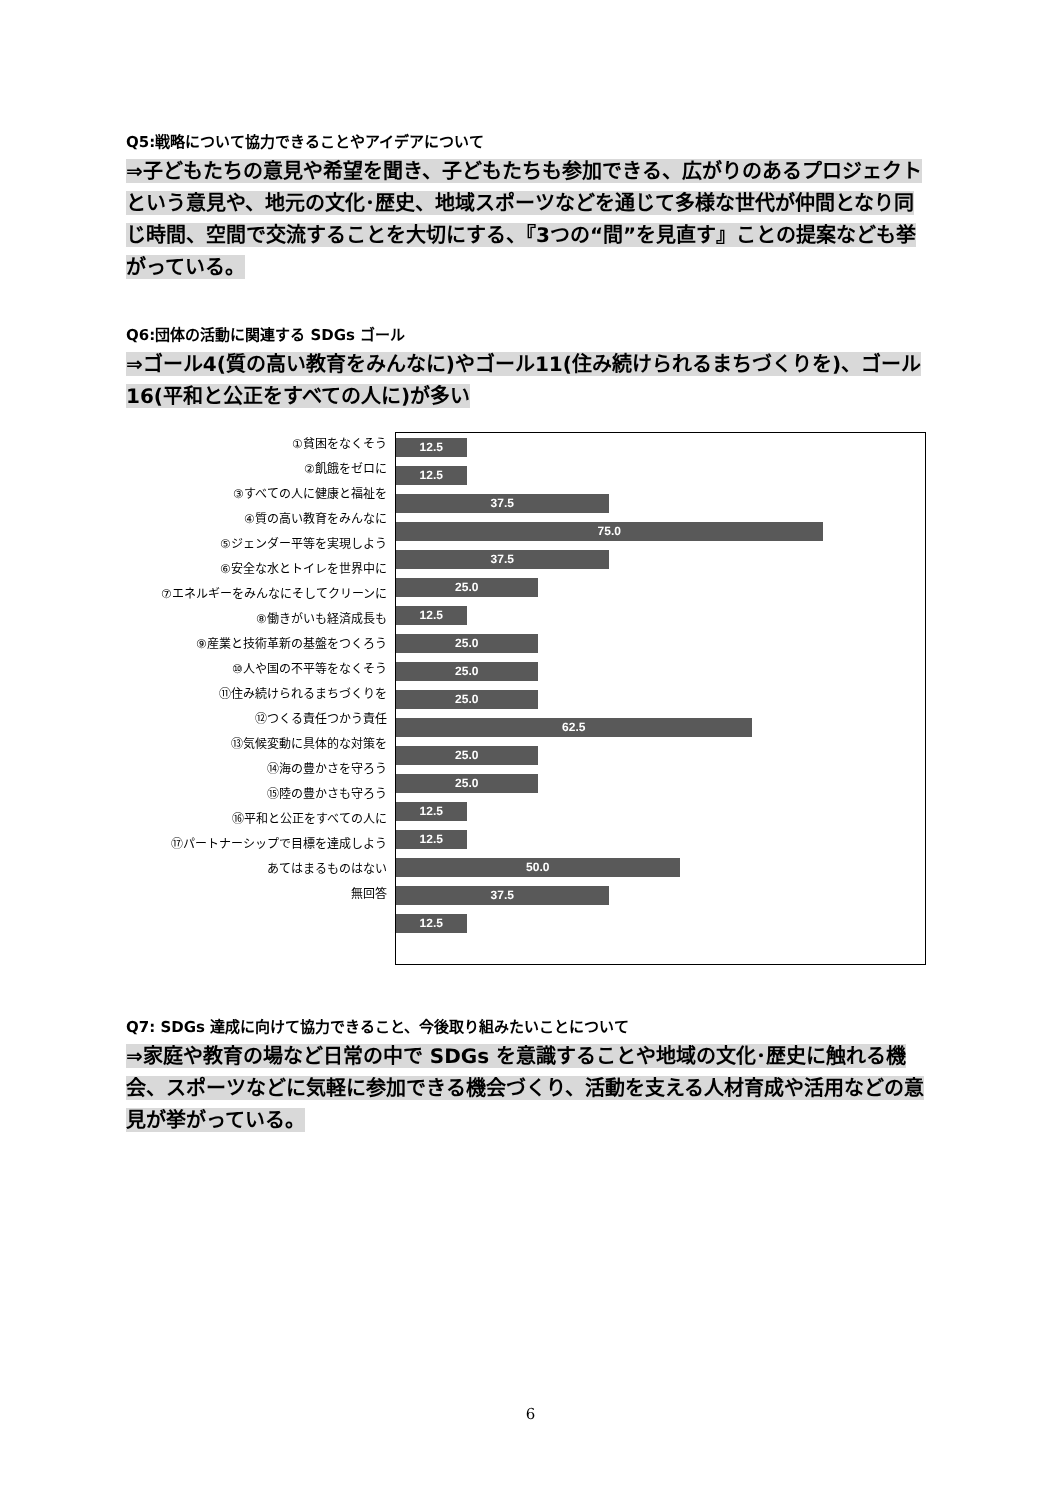Q5:戦略について協力できることやアイデアについて
⇒子どもたちの意見や希望を聞き、子どもたちも参加できる、広がりのあるプロジェクトという意見や、地元の文化･歴史、地域スポーツなどを通じて多様な世代が仲間となり同じ時間、空間で交流することを大切にする、『3つの“間”を見直す』ことの提案なども挙がっている。
Q6:団体の活動に関連する SDGs ゴール
⇒ゴール4(質の高い教育をみんなに)やゴール11(住み続けられるまちづくりを)、ゴール16(平和と公正をすべての人に)が多い
①貧困をなくそう
②飢餓をゼロに
③すべての人に健康と福祉を
④質の高い教育をみんなに
⑤ジェンダー平等を実現しよう
⑥安全な水とトイレを世界中に
⑦エネルギーをみんなにそしてクリーンに
⑧働きがいも経済成長も
⑨産業と技術革新の基盤をつくろう
⑩人や国の不平等をなくそう
⑪住み続けられるまちづくりを
⑫つくる責任つかう責任
⑬気候変動に具体的な対策を
⑭海の豊かさを守ろう
⑮陸の豊かさも守ろう
⑯平和と公正をすべての人に
⑰パートナーシップで目標を達成しよう
あてはまるものはない
無回答
12.5
12.5
37.5
75.0
37.5
25.0
12.5
25.0
25.0
25.0
62.5
25.0
25.0
12.5
12.5
50.0
37.5
12.5
Q7: SDGs 達成に向けて協力できること、今後取り組みたいことについて
⇒家庭や教育の場など日常の中で SDGs を意識することや地域の文化･歴史に触れる機会、スポーツなどに気軽に参加できる機会づくり、活動を支える人材育成や活用などの意見が挙がっている。
6